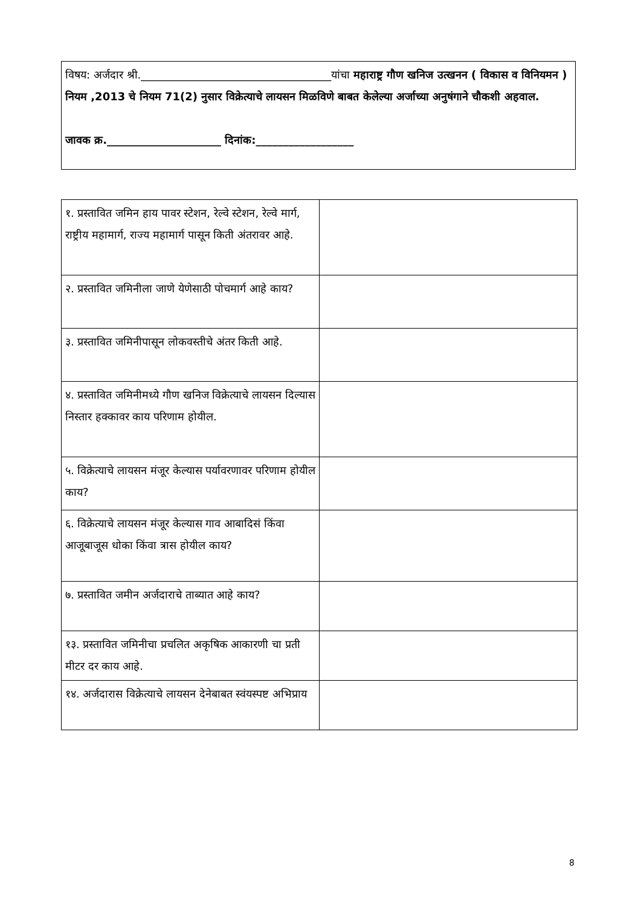विषय: अर्जदार श्री.___________________________________यांचा महाराष्ट्र गौण खनिज उत्खनन ( विकास व विनियमन ) नियम ,2013 चे नियम 71(2) नुसार विक्रेत्याचे लायसन मिळविणे बाबत केलेल्या अर्जाच्या अनुषंगाने चौकशी अहवाल.
जावक क्र._____________________ दिनांक:__________________
| १. प्रस्तावित जमिन हाय पावर स्टेशन, रेल्वे स्टेशन, रेल्वे मार्ग, राष्ट्रीय महामार्ग, राज्य महामार्ग पासून किती अंतरावर आहे. | |
| २. प्रस्तावित जमिनीला जाणे येणेसाठी पोचमार्ग आहे काय? | |
| ३. प्रस्तावित जमिनीपासून लोकवस्तीचे अंतर किती आहे. | |
| ४. प्रस्तावित जमिनीमध्ये गौण खनिज विक्रेत्याचे लायसन दिल्यास निस्तार हक्कावर काय परिणाम होयील. | |
| ५. विक्रेत्याचे लायसन मंजूर केल्यास पर्यावरणावर परिणाम होयील काय? | |
| ६. विक्रेत्याचे लायसन मंजूर केल्यास गाव आबादिसं किंवा आजूबाजूस धोका किंवा त्रास होयील काय? | |
| ७. प्रस्तावित जमीन अर्जदाराचे ताब्यात आहे काय? | |
| १३. प्रस्तावित जमिनीचा प्रचलित अकृषिक आकारणी चा प्रती मीटर दर काय आहे. | |
| १४. अर्जदारास विक्रेत्याचे लायसन देनेबाबत स्वंयस्पष्ट अभिप्राय | |
8